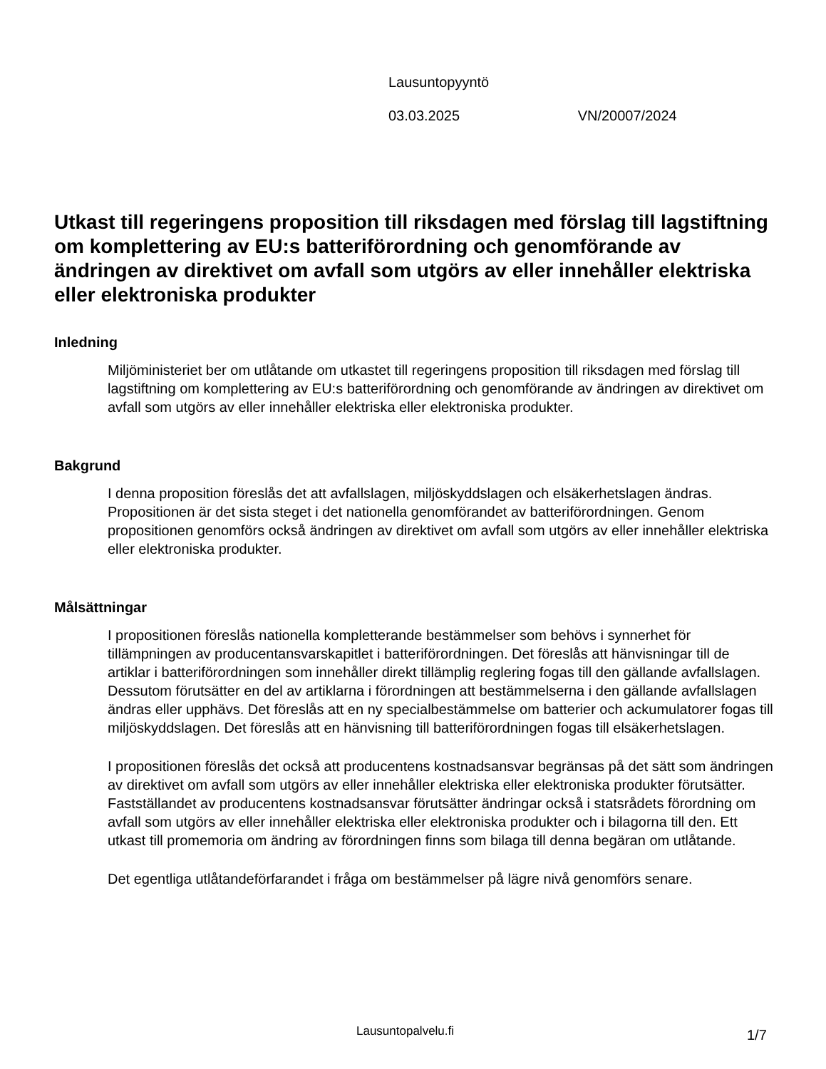Lausuntopyyntö
03.03.2025 VN/20007/2024
Utkast till regeringens proposition till riksdagen med förslag till lagstiftning om komplettering av EU:s batteriförordning och genomförande av ändringen av direktivet om avfall som utgörs av eller innehåller elektriska eller elektroniska produkter
Inledning
Miljöministeriet ber om utlåtande om utkastet till regeringens proposition till riksdagen med förslag till lagstiftning om komplettering av EU:s batteriförordning och genomförande av ändringen av direktivet om avfall som utgörs av eller innehåller elektriska eller elektroniska produkter.
Bakgrund
I denna proposition föreslås det att avfallslagen, miljöskyddslagen och elsäkerhetslagen ändras. Propositionen är det sista steget i det nationella genomförandet av batteriförordningen. Genom propositionen genomförs också ändringen av direktivet om avfall som utgörs av eller innehåller elektriska eller elektroniska produkter.
Målsättningar
I propositionen föreslås nationella kompletterande bestämmelser som behövs i synnerhet för tillämpningen av producentansvarskapitlet i batteriförordningen. Det föreslås att hänvisningar till de artiklar i batteriförordningen som innehåller direkt tillämplig reglering fogas till den gällande avfallslagen. Dessutom förutsätter en del av artiklarna i förordningen att bestämmelserna i den gällande avfallslagen ändras eller upphävs. Det föreslås att en ny specialbestämmelse om batterier och ackumulatorer fogas till miljöskyddslagen. Det föreslås att en hänvisning till batteriförordningen fogas till elsäkerhetslagen.
I propositionen föreslås det också att producentens kostnadsansvar begränsas på det sätt som ändringen av direktivet om avfall som utgörs av eller innehåller elektriska eller elektroniska produkter förutsätter. Fastställandet av producentens kostnadsansvar förutsätter ändringar också i statsrådets förordning om avfall som utgörs av eller innehåller elektriska eller elektroniska produkter och i bilagorna till den. Ett utkast till promemoria om ändring av förordningen finns som bilaga till denna begäran om utlåtande.
Det egentliga utlåtandeförfarandet i fråga om bestämmelser på lägre nivå genomförs senare.
Lausuntopalvelu.fi 1/7